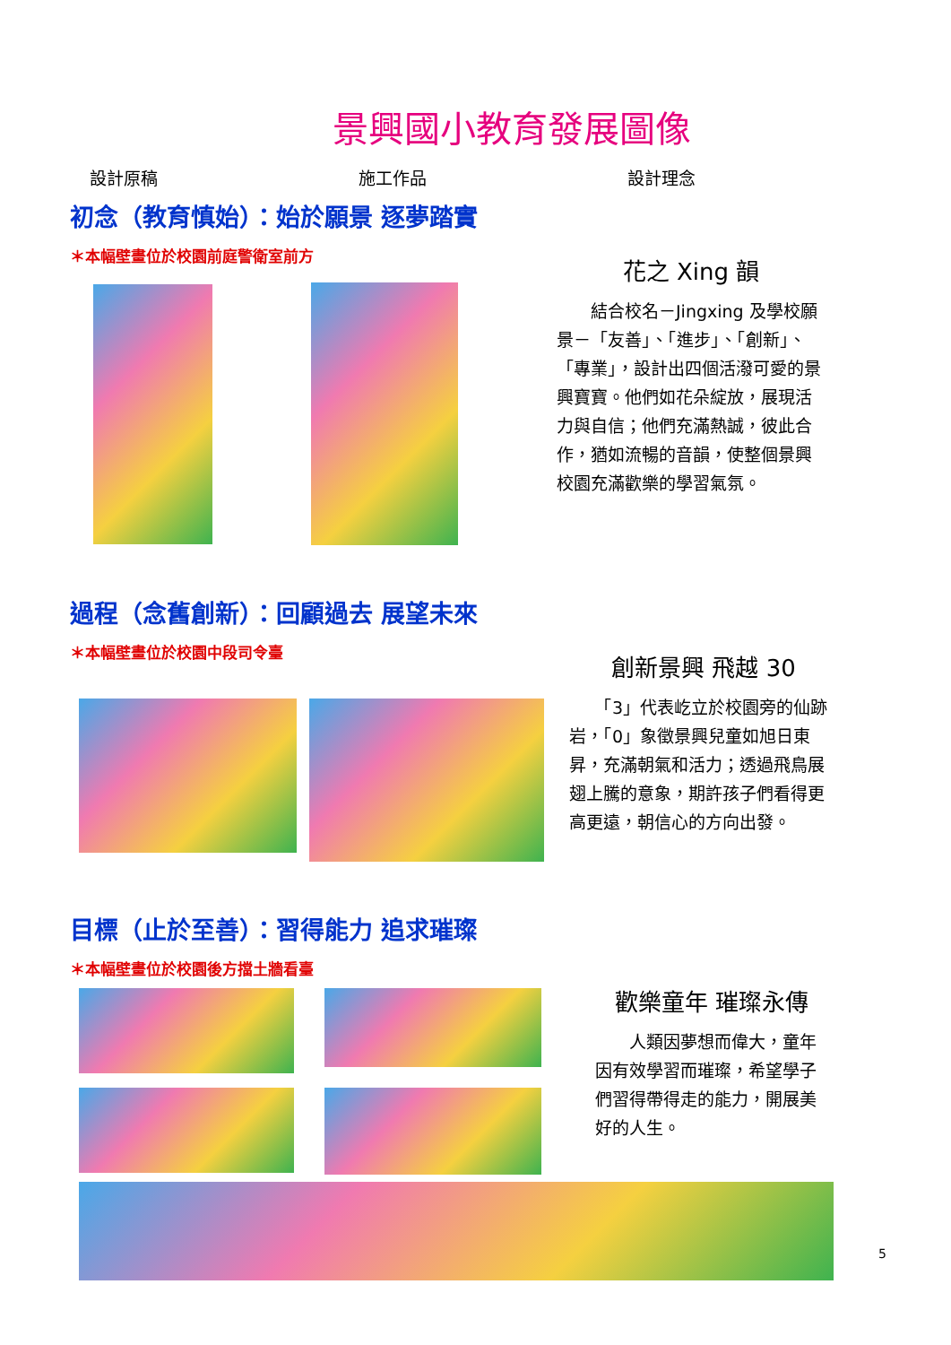景興國小教育發展圖像
設計原稿 施工作品 設計理念
初念（教育慎始）：始於願景 逐夢踏實
＊本幅壁畫位於校園前庭警衛室前方
花之 Xing 韻
　　結合校名－Jingxing 及學校願景－「友善」、「進步」、「創新」、「專業」，設計出四個活潑可愛的景興寶寶。他們如花朵綻放，展現活力與自信；他們充滿熱誠，彼此合作，猶如流暢的音韻，使整個景興校園充滿歡樂的學習氣氛。
過程（念舊創新）：回顧過去 展望未來
＊本幅壁畫位於校園中段司令臺
創新景興 飛越 30
　　「3」代表屹立於校園旁的仙跡岩，「0」象徵景興兒童如旭日東昇，充滿朝氣和活力；透過飛鳥展翅上騰的意象，期許孩子們看得更高更遠，朝信心的方向出發。
目標（止於至善）：習得能力 追求璀璨
＊本幅壁畫位於校園後方擋土牆看臺
歡樂童年 璀璨永傳
　　人類因夢想而偉大，童年因有效學習而璀璨，希望學子們習得帶得走的能力，開展美好的人生。
5